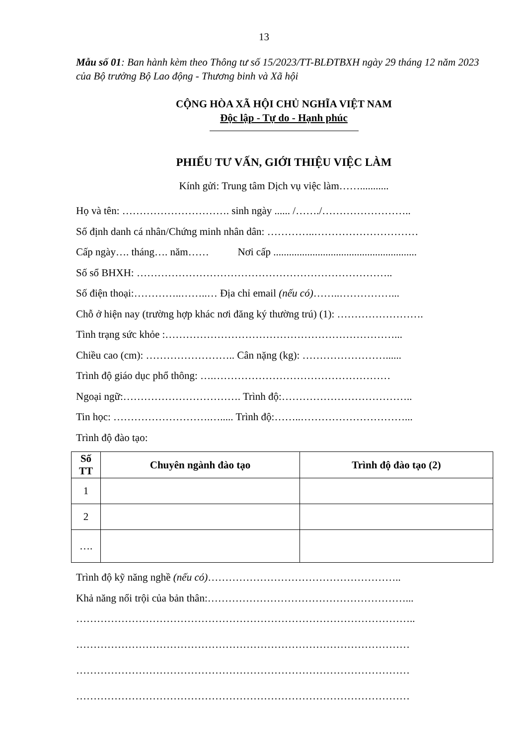13
Mẫu số 01: Ban hành kèm theo Thông tư số 15/2023/TT-BLĐTBXH ngày 29 tháng 12 năm 2023 của Bộ trưởng Bộ Lao động - Thương binh và Xã hội
CỘNG HÒA XÃ HỘI CHỦ NGHĨA VIỆT NAM
Độc lập - Tự do - Hạnh phúc
PHIẾU TƯ VẤN, GIỚI THIỆU VIỆC LÀM
Kính gửi: Trung tâm Dịch vụ việc làm……...........
Họ và tên: …………………………. sinh ngày ...... /……./……………………..
Số định danh cá nhân/Chứng minh nhân dân: …………..…………………………
Cấp ngày…. tháng…. năm…… Nơi cấp .......................................................
Số sổ BHXH: ………………………………………………………………..
Số điện thoại:…………..……..… Địa chỉ email (nếu có)……..……………...
Chỗ ở hiện nay (trường hợp khác nơi đăng ký thường trú) (1): …………………….
Tình trạng sức khỏe :…………………………………………………………...
Chiều cao (cm): …………………….. Cân nặng (kg): ……………………......
Trình độ giáo dục phổ thông: ….……………………………………………
Ngoại ngữ:……………………………. Trình độ:………………………………..
Tin học: ……………………….…..... Trình độ:……..…………………………...
Trình độ đào tạo:
| Số TT | Chuyên ngành đào tạo | Trình độ đào tạo (2) |
| --- | --- | --- |
| 1 | | |
| 2 | | |
| …. | | |
Trình độ kỹ năng nghề (nếu có)………………………………………………..
Khả năng nổi trội của bản thân:…………………………………………………...
……………………………………………………………………………………..
……………………………………………………………………………………
……………………………………………………………………………………
……………………………………………………………………………………